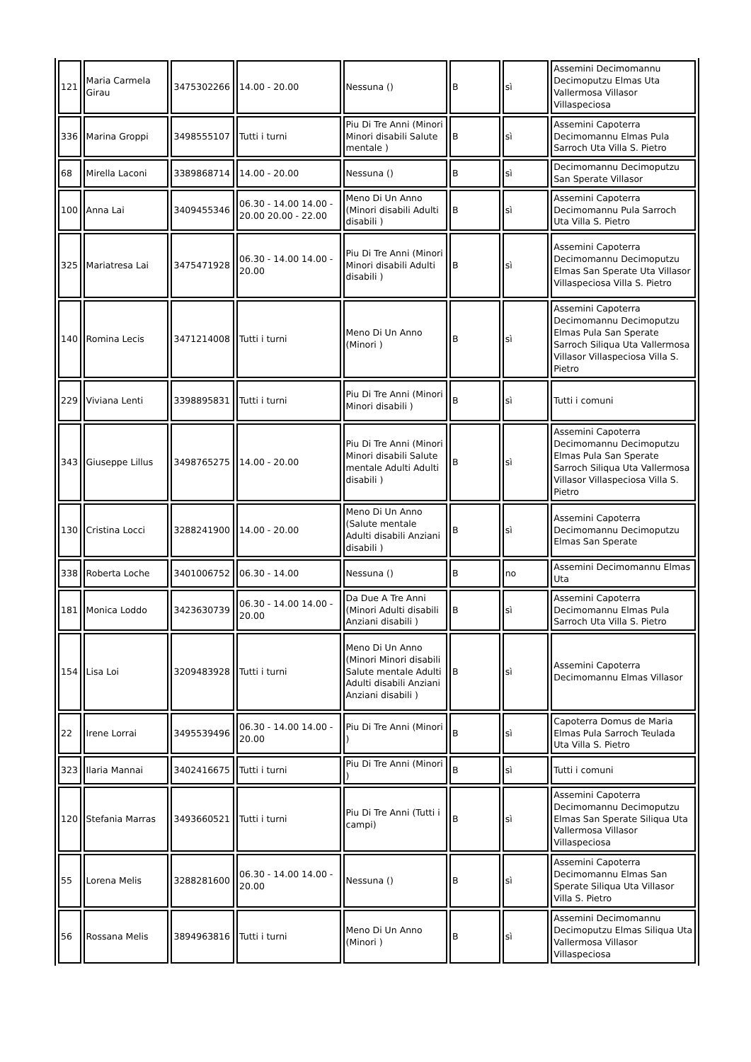| 121 | Maria Carmela Girau | 3475302266 | 14.00 - 20.00 | Nessuna () | B | sì | Assemini Decimomannu Decimoputzu Elmas Uta Vallermosa Villasor Villaspeciosa |
| 336 | Marina Groppi | 3498555107 | Tutti i turni | Piu Di Tre Anni (Minori Minori disabili Salute mentale ) | B | sì | Assemini Capoterra Decimomannu Elmas Pula Sarroch Uta Villa S. Pietro |
| 68 | Mirella Laconi | 3389868714 | 14.00 - 20.00 | Nessuna () | B | sì | Decimomannu Decimoputzu San Sperate Villasor |
| 100 | Anna Lai | 3409455346 | 06.30 - 14.00 14.00 - 20.00 20.00 - 22.00 | Meno Di Un Anno (Minori disabili Adulti disabili ) | B | sì | Assemini Capoterra Decimomannu Pula Sarroch Uta Villa S. Pietro |
| 325 | Mariatresa Lai | 3475471928 | 06.30 - 14.00 14.00 - 20.00 | Piu Di Tre Anni (Minori Minori disabili Adulti disabili ) | B | sì | Assemini Capoterra Decimomannu Decimoputzu Elmas San Sperate Uta Villasor Villaspeciosa Villa S. Pietro |
| 140 | Romina Lecis | 3471214008 | Tutti i turni | Meno Di Un Anno (Minori ) | B | sì | Assemini Capoterra Decimomannu Decimoputzu Elmas Pula San Sperate Sarroch Siliqua Uta Vallermosa Villasor Villaspeciosa Villa S. Pietro |
| 229 | Viviana Lenti | 3398895831 | Tutti i turni | Piu Di Tre Anni (Minori Minori disabili ) | B | sì | Tutti i comuni |
| 343 | Giuseppe Lillus | 3498765275 | 14.00 - 20.00 | Piu Di Tre Anni (Minori Minori disabili Salute mentale Adulti Adulti disabili ) | B | sì | Assemini Capoterra Decimomannu Decimoputzu Elmas Pula San Sperate Sarroch Siliqua Uta Vallermosa Villasor Villaspeciosa Villa S. Pietro |
| 130 | Cristina Locci | 3288241900 | 14.00 - 20.00 | Meno Di Un Anno (Salute mentale Adulti disabili Anziani disabili ) | B | sì | Assemini Capoterra Decimomannu Decimoputzu Elmas San Sperate |
| 338 | Roberta Loche | 3401006752 | 06.30 - 14.00 | Nessuna () | B | no | Assemini Decimomannu Elmas Uta |
| 181 | Monica Loddo | 3423630739 | 06.30 - 14.00 14.00 - 20.00 | Da Due A Tre Anni (Minori Adulti disabili Anziani disabili ) | B | sì | Assemini Capoterra Decimomannu Elmas Pula Sarroch Uta Villa S. Pietro |
| 154 | Lisa Loi | 3209483928 | Tutti i turni | Meno Di Un Anno (Minori Minori disabili Salute mentale Adulti Adulti disabili Anziani Anziani disabili ) | B | sì | Assemini Capoterra Decimomannu Elmas Villasor |
| 22 | Irene Lorrai | 3495539496 | 06.30 - 14.00 14.00 - 20.00 | Piu Di Tre Anni (Minori ) | B | sì | Capoterra Domus de Maria Elmas Pula Sarroch Teulada Uta Villa S. Pietro |
| 323 | Ilaria Mannai | 3402416675 | Tutti i turni | Piu Di Tre Anni (Minori ) | B | sì | Tutti i comuni |
| 120 | Stefania Marras | 3493660521 | Tutti i turni | Piu Di Tre Anni (Tutti i campi) | B | sì | Assemini Capoterra Decimomannu Decimoputzu Elmas San Sperate Siliqua Uta Vallermosa Villasor Villaspeciosa |
| 55 | Lorena Melis | 3288281600 | 06.30 - 14.00 14.00 - 20.00 | Nessuna () | B | sì | Assemini Capoterra Decimomannu Elmas San Sperate Siliqua Uta Villasor Villa S. Pietro |
| 56 | Rossana Melis | 3894963816 | Tutti i turni | Meno Di Un Anno (Minori ) | B | sì | Assemini Decimomannu Decimoputzu Elmas Siliqua Uta Vallermosa Villasor Villaspeciosa |